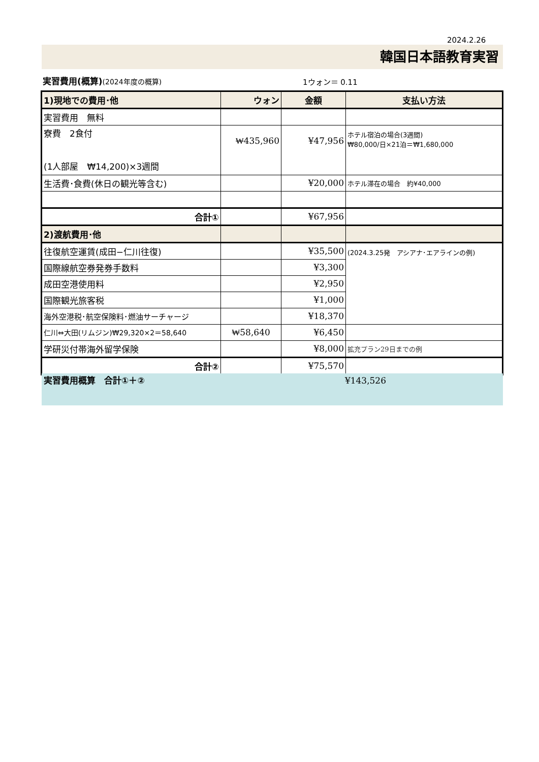2024.2.26
韓国日本語教育実習
実習費用(概算)(2024年度の概算) 1ウォン＝ 0.11
| 1)現地での費用･他 | ウォン | 金額 | 支払い方法 |
| 実習費用 無料 | | | |
| 寮費 2食付 (1人部屋 ₩14,200)×3週間 | ₩435,960 | ¥47,956 | ホテル宿泊の場合(3週間) ₩80,000/日×21泊＝₩1,680,000 |
| 生活費･食費(休日の観光等含む) | | ¥20,000 | ホテル滞在の場合 約¥40,000 |
| 合計① | | ¥67,956 | |
| 2)渡航費用･他 | | | |
| 往復航空運賃(成田−仁川往復) | | ¥35,500 | (2024.3.25発 アシアナ･エアラインの例) |
| 国際線航空券発券手数料 | | ¥3,300 | |
| 成田空港使用料 | | ¥2,950 | |
| 国際観光旅客税 | | ¥1,000 | |
| 海外空港税･航空保険料･燃油サーチャージ | | ¥18,370 | |
| 仁川⇔大田(リムジン)₩29,320×2＝58,640 | ₩58,640 | ¥6,450 | |
| 学研災付帯海外留学保険 | | ¥8,000 | 拡充プラン29日までの例 |
| 合計② | | ¥75,570 | |
実習費用概算　合計①＋② ¥143,526